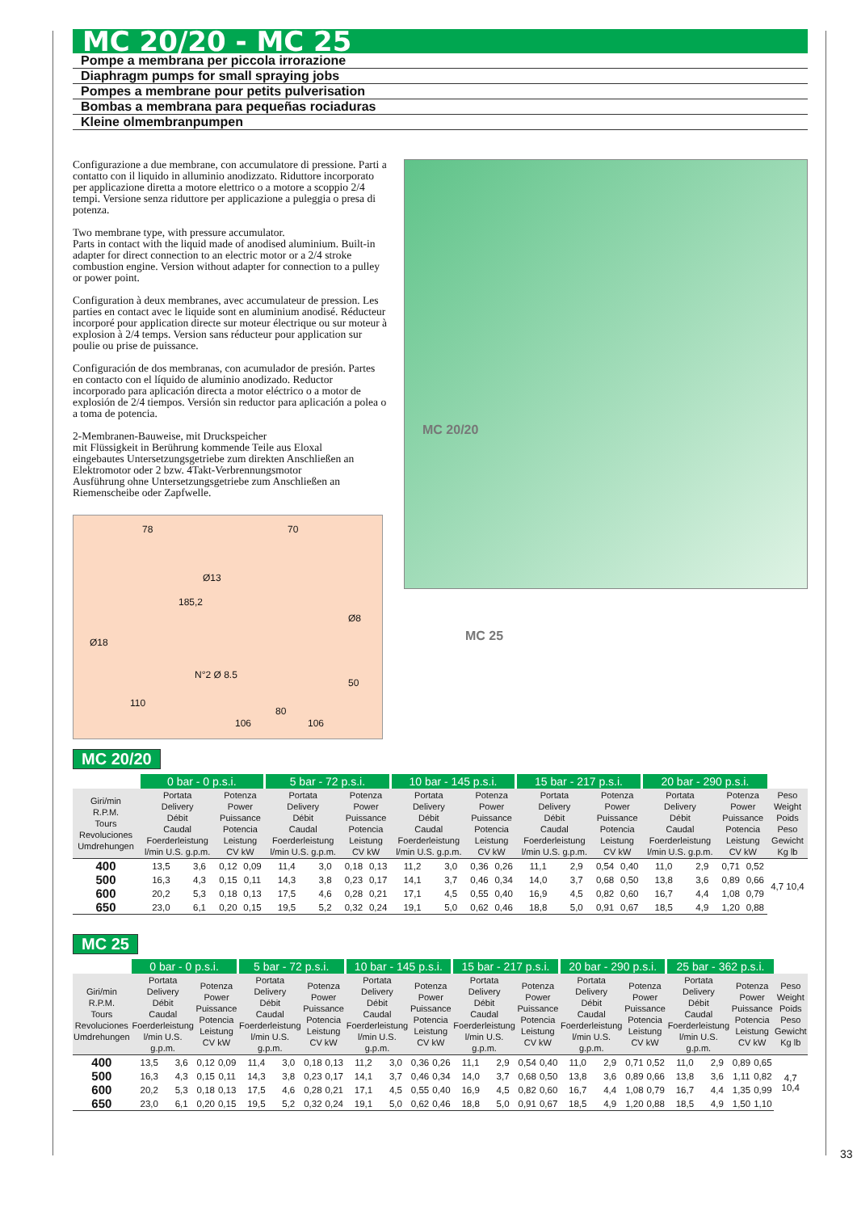MC 20/20 - MC 25
Pompe a membrana per piccola irrorazione
Diaphragm pumps for small spraying jobs
Pompes a membrane pour petits pulverisation
Bombas a membrana para pequeñas rociaduras
Kleine olmembranpumpen
Configurazione a due membrane, con accumulatore di pressione. Parti a contatto con il liquido in alluminio anodizzato. Riduttore incorporato per applicazione diretta a motore elettrico o a motore a scoppio 2/4 tempi. Versione senza riduttore per applicazione a puleggia o presa di potenza.
Two membrane type, with pressure accumulator.
Parts in contact with the liquid made of anodised aluminium. Built-in adapter for direct connection to an electric motor or a 2/4 stroke combustion engine. Version without adapter for connection to a pulley or power point.
Configuration à deux membranes, avec accumulateur de pression. Les parties en contact avec le liquide sont en aluminium anodisé. Réducteur incorporé pour application directe sur moteur électrique ou sur moteur à explosion à 2/4 temps. Version sans réducteur pour application sur poulie ou prise de puissance.
Configuración de dos membranas, con acumulador de presión. Partes en contacto con el líquido de aluminio anodizado. Reductor incorporado para aplicación directa a motor eléctrico o a motor de explosión de 2/4 tiempos. Versión sin reductor para aplicación a polea o a toma de potencia.
2-Membranen-Bauweise, mit Druckspeicher
mit Flüssigkeit in Berührung kommende Teile aus Eloxal
eingebautes Untersetzungsgetriebe zum direkten Anschließen an Elektromotor oder 2 bzw. 4Takt-Verbrennungsmotor
Ausführung ohne Untersetzungsgetriebe zum Anschließen an Riemenscheibe oder Zapfwelle.
78 70
185,2
Ø13
Ø18
Ø8
N°2 Ø 8.5
50
110
80
106 106
MC 20/20
MC 25
MC 20/20
| | 0 bar - 0 p.s.i. | | | | 5 bar - 72 p.s.i. | | | | 10 bar - 145 p.s.i. | | | | 15 bar - 217 p.s.i. | | | | 20 bar - 290 p.s.i. | | | | |
| --- | --- | --- | --- | --- | --- | --- | --- | --- | --- | --- | --- | --- | --- | --- | --- | --- | --- | --- | --- | --- | --- |
| Giri/min R.P.M. Tours Revoluciones Umdrehungen | Portata Delivery Débit Caudal Foerderleistung l/min U.S. g.p.m. | | Potenza Power Puissance Potencia Leistung CV kW | | Portata Delivery Débit Caudal Foerderleistung l/min U.S. g.p.m. | | Potenza Power Puissance Potencia Leistung CV kW | | Portata Delivery Débit Caudal Foerderleistung l/min U.S. g.p.m. | | Potenza Power Puissance Potencia Leistung CV kW | | Portata Delivery Débit Caudal Foerderleistung l/min U.S. g.p.m. | | Potenza Power Puissance Potencia Leistung CV kW | | Portata Delivery Débit Caudal Foerderleistung l/min U.S. g.p.m. | | Potenza Power Puissance Potencia Leistung CV kW | | Peso Weight Poids Peso Gewicht Kg lb |
| 400 | 13,5 | 3,6 | 0,12 | 0,09 | 11,4 | 3,0 | 0,18 | 0,13 | 11,2 | 3,0 | 0,36 | 0,26 | 11,1 | 2,9 | 0,54 | 0,40 | 11,0 | 2,9 | 0,71 | 0,52 | 4,7 10,4 |
| 500 | 16,3 | 4,3 | 0,15 | 0,11 | 14,3 | 3,8 | 0,23 | 0,17 | 14,1 | 3,7 | 0,46 | 0,34 | 14,0 | 3,7 | 0,68 | 0,50 | 13,8 | 3,6 | 0,89 | 0,66 | |
| 600 | 20,2 | 5,3 | 0,18 | 0,13 | 17,5 | 4,6 | 0,28 | 0,21 | 17,1 | 4,5 | 0,55 | 0,40 | 16,9 | 4,5 | 0,82 | 0,60 | 16,7 | 4,4 | 1,08 | 0,79 | |
| 650 | 23,0 | 6,1 | 0,20 | 0,15 | 19,5 | 5,2 | 0,32 | 0,24 | 19,1 | 5,0 | 0,62 | 0,46 | 18,8 | 5,0 | 0,91 | 0,67 | 18,5 | 4,9 | 1,20 | 0,88 | |
MC 25
| | 0 bar - 0 p.s.i. | | | | 5 bar - 72 p.s.i. | | | | 10 bar - 145 p.s.i. | | | | 15 bar - 217 p.s.i. | | | | 20 bar - 290 p.s.i. | | | | 25 bar - 362 p.s.i. | | | | |
| --- | --- | --- | --- | --- | --- | --- | --- | --- | --- | --- | --- | --- | --- | --- | --- | --- | --- | --- | --- | --- | --- | --- | --- | --- | --- |
| Giri/min R.P.M. Tours Revoluciones Umdrehungen | Portata Delivery Débit Caudal Foerderleistung l/min U.S. g.p.m. | | Potenza Power Puissance Potencia Leistung CV kW | | Portata Delivery Débit Caudal Foerderleistung l/min U.S. g.p.m. | | Potenza Power Puissance Potencia Leistung CV kW | | Portata Delivery Débit Caudal Foerderleistung l/min U.S. g.p.m. | | Potenza Power Puissance Potencia Leistung CV kW | | Portata Delivery Débit Caudal Foerderleistung l/min U.S. g.p.m. | | Potenza Power Puissance Potencia Leistung CV kW | | Portata Delivery Débit Caudal Foerderleistung l/min U.S. g.p.m. | | Potenza Power Puissance Potencia Leistung CV kW | | Portata Delivery Débit Caudal Foerderleistung l/min U.S. g.p.m. | | Potenza Power Puissance Potencia Leistung CV kW | | Peso Weight Poids Peso Gewicht Kg lb |
| 400 | 13,5 | 3,6 | 0,12 | 0,09 | 11,4 | 3,0 | 0,18 | 0,13 | 11,2 | 3,0 | 0,36 | 0,26 | 11,1 | 2,9 | 0,54 | 0,40 | 11,0 | 2,9 | 0,71 | 0,52 | 11,0 | 2,9 | 0,89 | 0,65 | 4,7 10,4 |
| 500 | 16,3 | 4,3 | 0,15 | 0,11 | 14,3 | 3,8 | 0,23 | 0,17 | 14,1 | 3,7 | 0,46 | 0,34 | 14,0 | 3,7 | 0,68 | 0,50 | 13,8 | 3,6 | 0,89 | 0,66 | 13,8 | 3,6 | 1,11 | 0,82 | |
| 600 | 20,2 | 5,3 | 0,18 | 0,13 | 17,5 | 4,6 | 0,28 | 0,21 | 17,1 | 4,5 | 0,55 | 0,40 | 16,9 | 4,5 | 0,82 | 0,60 | 16,7 | 4,4 | 1,08 | 0,79 | 16,7 | 4,4 | 1,35 | 0,99 | |
| 650 | 23,0 | 6,1 | 0,20 | 0,15 | 19,5 | 5,2 | 0,32 | 0,24 | 19,1 | 5,0 | 0,62 | 0,46 | 18,8 | 5,0 | 0,91 | 0,67 | 18,5 | 4,9 | 1,20 | 0,88 | 18,5 | 4,9 | 1,50 | 1,10 | |
33